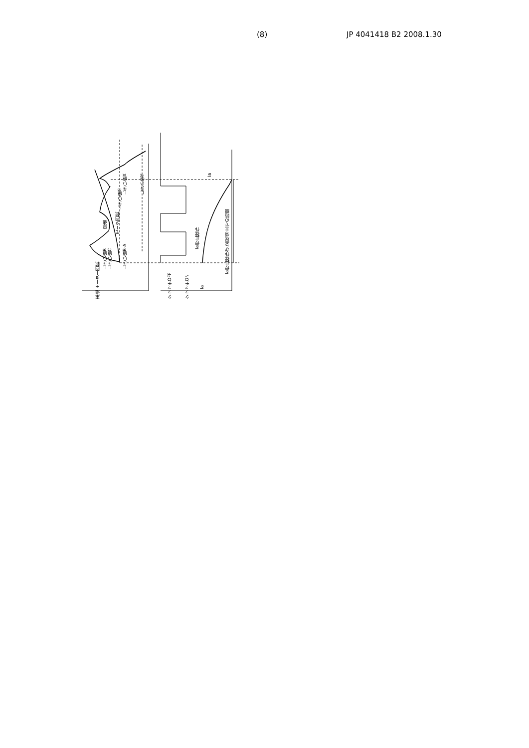(8) JP 4041418 B2 2008.1.30
車速
しきい値C
しきい値X
しきい値Y
しきい値B-A
モータ回転
車速 モーター回転
クラッチOFF
クラッチON
Ia
Ia停止操作
Ia停止操作から電流0までの時間
Ia
しきい値B
しきい値C